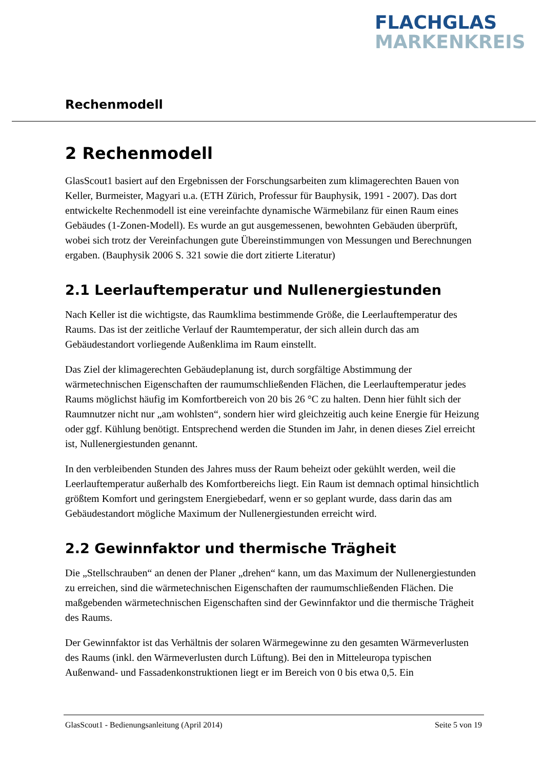FLACHGLAS
MARKENKREIS
Rechenmodell
2 Rechenmodell
GlasScout1 basiert auf den Ergebnissen der Forschungsarbeiten zum klimagerechten Bauen von Keller, Burmeister, Magyari u.a. (ETH Zürich, Professur für Bauphysik, 1991 - 2007). Das dort entwickelte Rechenmodell ist eine vereinfachte dynamische Wärmebilanz für einen Raum eines Gebäudes (1-Zonen-Modell). Es wurde an gut ausgemessenen, bewohnten Gebäuden überprüft, wobei sich trotz der Vereinfachungen gute Übereinstimmungen von Messungen und Berechnungen ergaben. (Bauphysik 2006 S. 321 sowie die dort zitierte Literatur)
2.1 Leerlauftemperatur und Nullenergiestunden
Nach Keller ist die wichtigste, das Raumklima bestimmende Größe, die Leerlauftemperatur des Raums. Das ist der zeitliche Verlauf der Raumtemperatur, der sich allein durch das am Gebäudestandort vorliegende Außenklima im Raum einstellt.
Das Ziel der klimagerechten Gebäudeplanung ist, durch sorgfältige Abstimmung der wärmetechnischen Eigenschaften der raumumschließenden Flächen, die Leerlauftemperatur jedes Raums möglichst häufig im Komfortbereich von 20 bis 26 °C zu halten. Denn hier fühlt sich der Raumnutzer nicht nur „am wohlsten“, sondern hier wird gleichzeitig auch keine Energie für Heizung oder ggf. Kühlung benötigt. Entsprechend werden die Stunden im Jahr, in denen dieses Ziel erreicht ist, Nullenergiestunden genannt.
In den verbleibenden Stunden des Jahres muss der Raum beheizt oder gekühlt werden, weil die Leerlauftemperatur außerhalb des Komfortbereichs liegt. Ein Raum ist demnach optimal hinsichtlich größtem Komfort und geringstem Energiebedarf, wenn er so geplant wurde, dass darin das am Gebäudestandort mögliche Maximum der Nullenergiestunden erreicht wird.
2.2 Gewinnfaktor und thermische Trägheit
Die „Stellschrauben“ an denen der Planer „drehen“ kann, um das Maximum der Nullenergiestunden zu erreichen, sind die wärmetechnischen Eigenschaften der raumumschließenden Flächen. Die maßgebenden wärmetechnischen Eigenschaften sind der Gewinnfaktor und die thermische Trägheit des Raums.
Der Gewinnfaktor ist das Verhältnis der solaren Wärmegewinne zu den gesamten Wärmeverlusten des Raums (inkl. den Wärmeverlusten durch Lüftung). Bei den in Mitteleuropa typischen Außenwand- und Fassadenkonstruktionen liegt er im Bereich von 0 bis etwa 0,5. Ein
GlasScout1 - Bedienungsanleitung (April 2014) Seite 5 von 19